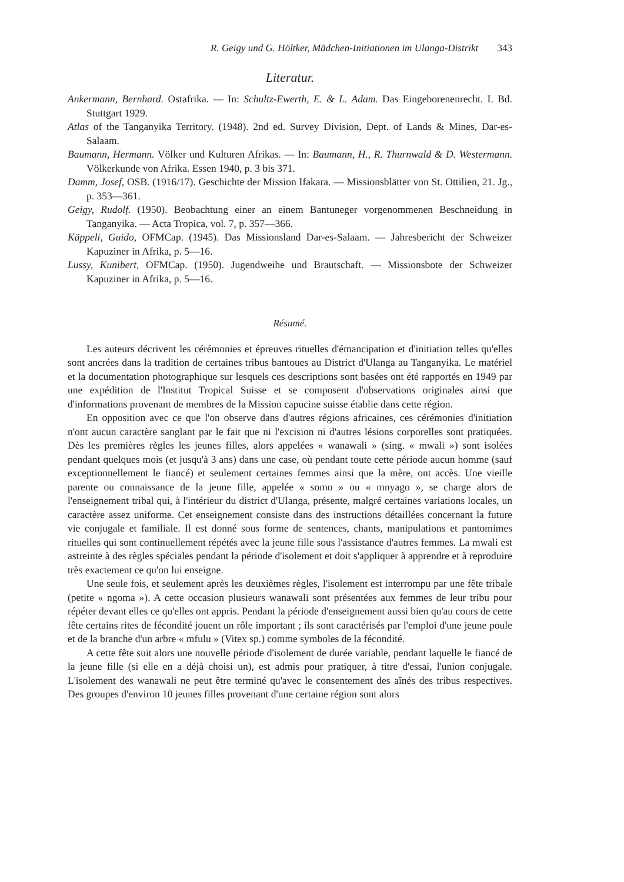R. Geigy und G. Höltker, Mädchen-Initiationen im Ulanga-Distrikt 343
Literatur.
Ankermann, Bernhard. Ostafrika. — In: Schultz-Ewerth, E. & L. Adam. Das Eingeborenenrecht. I. Bd. Stuttgart 1929.
Atlas of the Tanganyika Territory. (1948). 2nd ed. Survey Division, Dept. of Lands & Mines, Dar-es-Salaam.
Baumann, Hermann. Völker und Kulturen Afrikas. — In: Baumann, H., R. Thurnwald & D. Westermann. Völkerkunde von Afrika. Essen 1940, p. 3 bis 371.
Damm, Josef, OSB. (1916/17). Geschichte der Mission Ifakara. — Missionsblätter von St. Ottilien, 21. Jg., p. 353—361.
Geigy, Rudolf. (1950). Beobachtung einer an einem Bantuneger vorgenommenen Beschneidung in Tanganyika. — Acta Tropica, vol. 7, p. 357—366.
Käppeli, Guido, OFMCap. (1945). Das Missionsland Dar-es-Salaam. — Jahresbericht der Schweizer Kapuziner in Afrika, p. 5—16.
Lussy, Kunibert, OFMCap. (1950). Jugendweihe und Brautschaft. — Missionsbote der Schweizer Kapuziner in Afrika, p. 5—16.
Résumé.
Les auteurs décrivent les cérémonies et épreuves rituelles d'émancipation et d'initiation telles qu'elles sont ancrées dans la tradition de certaines tribus bantoues au District d'Ulanga au Tanganyika. Le matériel et la documentation photographique sur lesquels ces descriptions sont basées ont été rapportés en 1949 par une expédition de l'Institut Tropical Suisse et se composent d'observations originales ainsi que d'informations provenant de membres de la Mission capucine suisse établie dans cette région.
En opposition avec ce que l'on observe dans d'autres régions africaines, ces cérémonies d'initiation n'ont aucun caractère sanglant par le fait que ni l'excision ni d'autres lésions corporelles sont pratiquées. Dès les premières règles les jeunes filles, alors appelées « wanawali » (sing. « mwali ») sont isolées pendant quelques mois (et jusqu'à 3 ans) dans une case, où pendant toute cette période aucun homme (sauf exceptionnellement le fiancé) et seulement certaines femmes ainsi que la mère, ont accès. Une vieille parente ou connaissance de la jeune fille, appelée « somo » ou « mnyago », se charge alors de l'enseignement tribal qui, à l'intérieur du district d'Ulanga, présente, malgré certaines variations locales, un caractère assez uniforme. Cet enseignement consiste dans des instructions détaillées concernant la future vie conjugale et familiale. Il est donné sous forme de sentences, chants, manipulations et pantomimes rituelles qui sont continuellement répétés avec la jeune fille sous l'assistance d'autres femmes. La mwali est astreinte à des règles spéciales pendant la période d'isolement et doit s'appliquer à apprendre et à reproduire très exactement ce qu'on lui enseigne.
Une seule fois, et seulement après les deuxièmes règles, l'isolement est interrompu par une fête tribale (petite « ngoma »). A cette occasion plusieurs wanawali sont présentées aux femmes de leur tribu pour répéter devant elles ce qu'elles ont appris. Pendant la période d'enseignement aussi bien qu'au cours de cette fête certains rites de fécondité jouent un rôle important ; ils sont caractérisés par l'emploi d'une jeune poule et de la branche d'un arbre « mfulu » (Vitex sp.) comme symboles de la fécondité.
A cette fête suit alors une nouvelle période d'isolement de durée variable, pendant laquelle le fiancé de la jeune fille (si elle en a déjà choisi un), est admis pour pratiquer, à titre d'essai, l'union conjugale. L'isolement des wanawali ne peut être terminé qu'avec le consentement des aînés des tribus respectives. Des groupes d'environ 10 jeunes filles provenant d'une certaine région sont alors